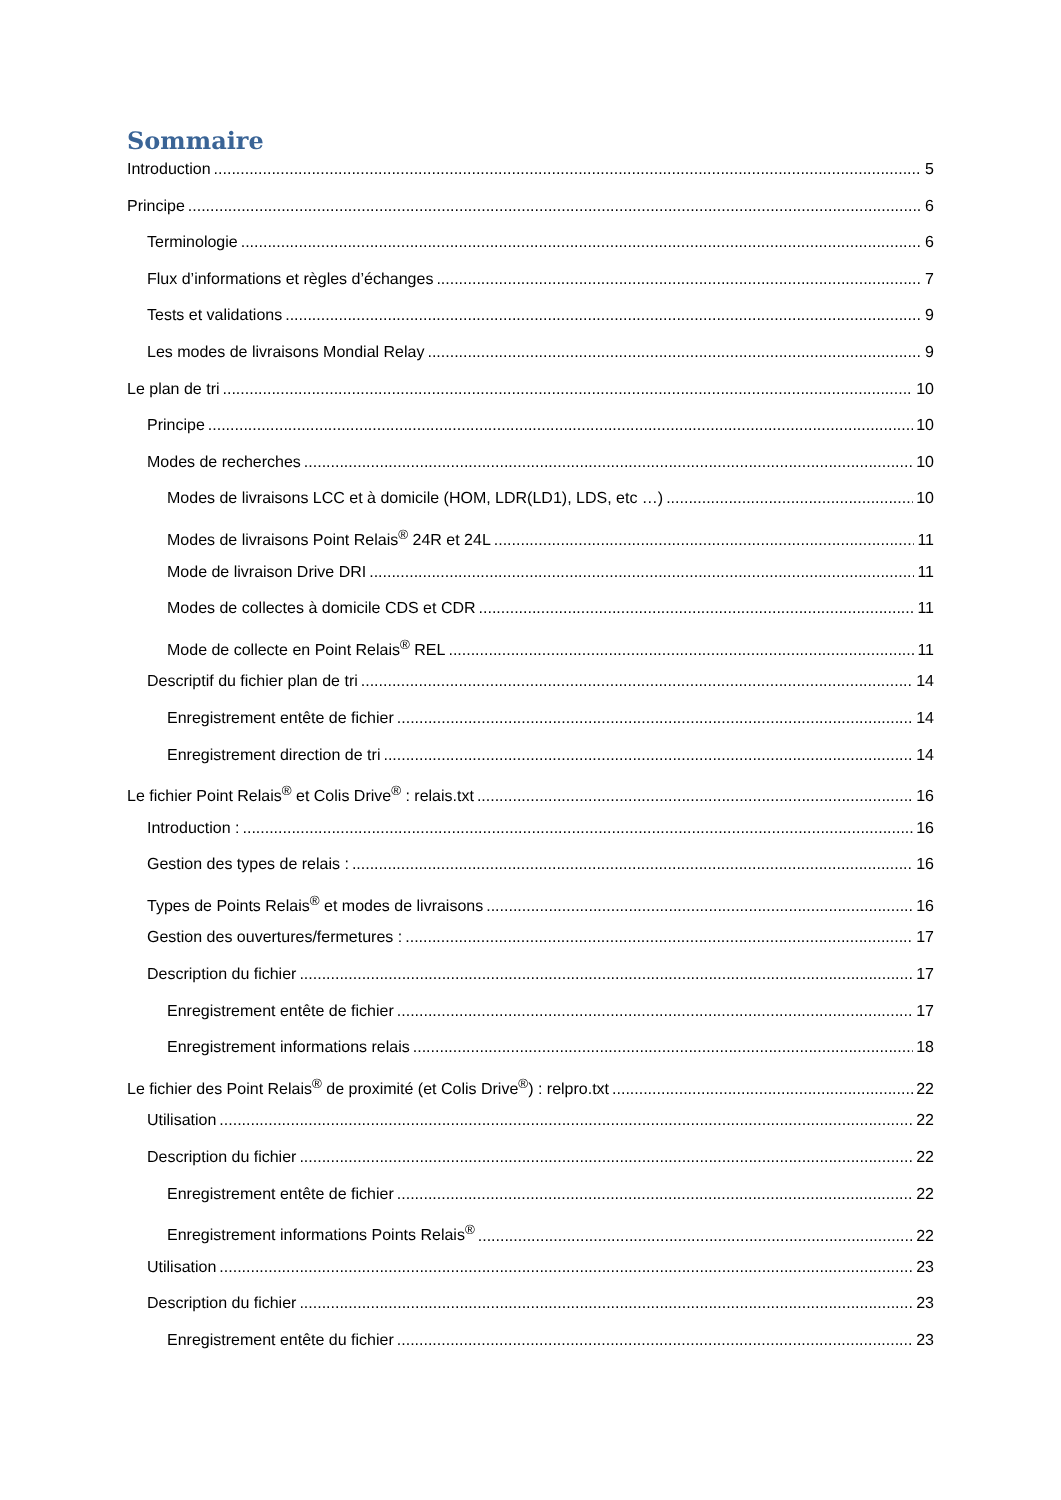Sommaire
Introduction 5
Principe 6
Terminologie 6
Flux d’informations et règles d’échanges 7
Tests et validations 9
Les modes de livraisons Mondial Relay 9
Le plan de tri 10
Principe 10
Modes de recherches 10
Modes de livraisons LCC et à domicile (HOM, LDR(LD1), LDS, etc …) 10
Modes de livraisons Point Relais<sup>®</sup> 24R et 24L 11
Mode de livraison Drive DRI 11
Modes de collectes à domicile CDS et CDR 11
Mode de collecte en Point Relais<sup>®</sup> REL 11
Descriptif du fichier plan de tri 14
Enregistrement entête de fichier 14
Enregistrement direction de tri 14
Le fichier Point Relais<sup>®</sup> et Colis Drive<sup>®</sup> : relais.txt 16
Introduction : 16
Gestion des types de relais : 16
Types de Points Relais<sup>®</sup> et modes de livraisons 16
Gestion des ouvertures/fermetures : 17
Description du fichier 17
Enregistrement entête de fichier 17
Enregistrement informations relais 18
Le fichier des Point Relais<sup>®</sup> de proximité (et Colis Drive<sup>®</sup>) : relpro.txt 22
Utilisation 22
Description du fichier 22
Enregistrement entête de fichier 22
Enregistrement informations Points Relais<sup>®</sup> 22
Utilisation 23
Description du fichier 23
Enregistrement entête du fichier 23